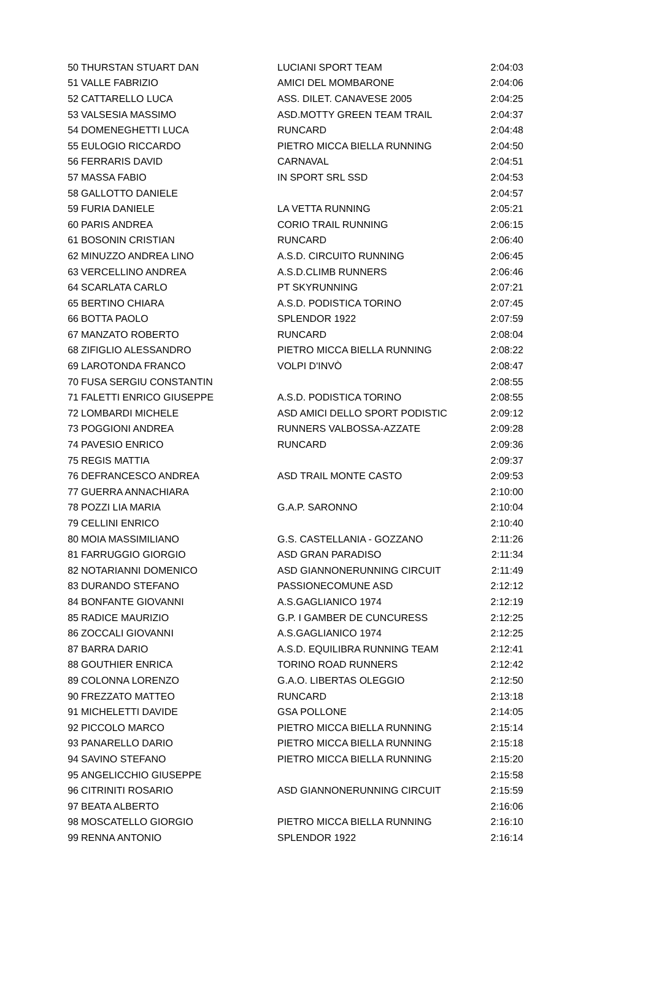| 50 | THURSTAN STUART DAN | LUCIANI SPORT TEAM | 2:04:03 |
| 51 | VALLE FABRIZIO | AMICI DEL MOMBARONE | 2:04:06 |
| 52 | CATTARELLO LUCA | ASS. DILET. CANAVESE 2005 | 2:04:25 |
| 53 | VALSESIA MASSIMO | ASD.MOTTY GREEN TEAM TRAIL | 2:04:37 |
| 54 | DOMENEGHETTI LUCA | RUNCARD | 2:04:48 |
| 55 | EULOGIO RICCARDO | PIETRO MICCA BIELLA RUNNING | 2:04:50 |
| 56 | FERRARIS DAVID | CARNAVAL | 2:04:51 |
| 57 | MASSA FABIO | IN SPORT SRL SSD | 2:04:53 |
| 58 | GALLOTTO DANIELE | | 2:04:57 |
| 59 | FURIA DANIELE | LA VETTA RUNNING | 2:05:21 |
| 60 | PARIS ANDREA | CORIO TRAIL RUNNING | 2:06:15 |
| 61 | BOSONIN CRISTIAN | RUNCARD | 2:06:40 |
| 62 | MINUZZO ANDREA LINO | A.S.D. CIRCUITO RUNNING | 2:06:45 |
| 63 | VERCELLINO ANDREA | A.S.D.CLIMB RUNNERS | 2:06:46 |
| 64 | SCARLATA CARLO | PT SKYRUNNING | 2:07:21 |
| 65 | BERTINO CHIARA | A.S.D. PODISTICA TORINO | 2:07:45 |
| 66 | BOTTA PAOLO | SPLENDOR 1922 | 2:07:59 |
| 67 | MANZATO ROBERTO | RUNCARD | 2:08:04 |
| 68 | ZIFIGLIO ALESSANDRO | PIETRO MICCA BIELLA RUNNING | 2:08:22 |
| 69 | LAROTONDA FRANCO | VOLPI D'INVÒ | 2:08:47 |
| 70 | FUSA SERGIU CONSTANTIN | | 2:08:55 |
| 71 | FALETTI ENRICO GIUSEPPE | A.S.D. PODISTICA TORINO | 2:08:55 |
| 72 | LOMBARDI MICHELE | ASD AMICI DELLO SPORT PODISTIC | 2:09:12 |
| 73 | POGGIONI ANDREA | RUNNERS VALBOSSA-AZZATE | 2:09:28 |
| 74 | PAVESIO ENRICO | RUNCARD | 2:09:36 |
| 75 | REGIS MATTIA | | 2:09:37 |
| 76 | DEFRANCESCO ANDREA | ASD TRAIL MONTE CASTO | 2:09:53 |
| 77 | GUERRA ANNACHIARA | | 2:10:00 |
| 78 | POZZI LIA MARIA | G.A.P. SARONNO | 2:10:04 |
| 79 | CELLINI ENRICO | | 2:10:40 |
| 80 | MOIA MASSIMILIANO | G.S. CASTELLANIA - GOZZANO | 2:11:26 |
| 81 | FARRUGGIO GIORGIO | ASD GRAN PARADISO | 2:11:34 |
| 82 | NOTARIANNI DOMENICO | ASD GIANNONERUNNING CIRCUIT | 2:11:49 |
| 83 | DURANDO STEFANO | PASSIONECOMUNE ASD | 2:12:12 |
| 84 | BONFANTE GIOVANNI | A.S.GAGLIANICO 1974 | 2:12:19 |
| 85 | RADICE MAURIZIO | G.P. I GAMBER DE CUNCURESS | 2:12:25 |
| 86 | ZOCCALI GIOVANNI | A.S.GAGLIANICO 1974 | 2:12:25 |
| 87 | BARRA DARIO | A.S.D. EQUILIBRA RUNNING TEAM | 2:12:41 |
| 88 | GOUTHIER ENRICA | TORINO ROAD RUNNERS | 2:12:42 |
| 89 | COLONNA LORENZO | G.A.O. LIBERTAS OLEGGIO | 2:12:50 |
| 90 | FREZZATO MATTEO | RUNCARD | 2:13:18 |
| 91 | MICHELETTI DAVIDE | GSA POLLONE | 2:14:05 |
| 92 | PICCOLO MARCO | PIETRO MICCA BIELLA RUNNING | 2:15:14 |
| 93 | PANARELLO DARIO | PIETRO MICCA BIELLA RUNNING | 2:15:18 |
| 94 | SAVINO STEFANO | PIETRO MICCA BIELLA RUNNING | 2:15:20 |
| 95 | ANGELICCHIO GIUSEPPE | | 2:15:58 |
| 96 | CITRINITI ROSARIO | ASD GIANNONERUNNING CIRCUIT | 2:15:59 |
| 97 | BEATA ALBERTO | | 2:16:06 |
| 98 | MOSCATELLO GIORGIO | PIETRO MICCA BIELLA RUNNING | 2:16:10 |
| 99 | RENNA ANTONIO | SPLENDOR 1922 | 2:16:14 |